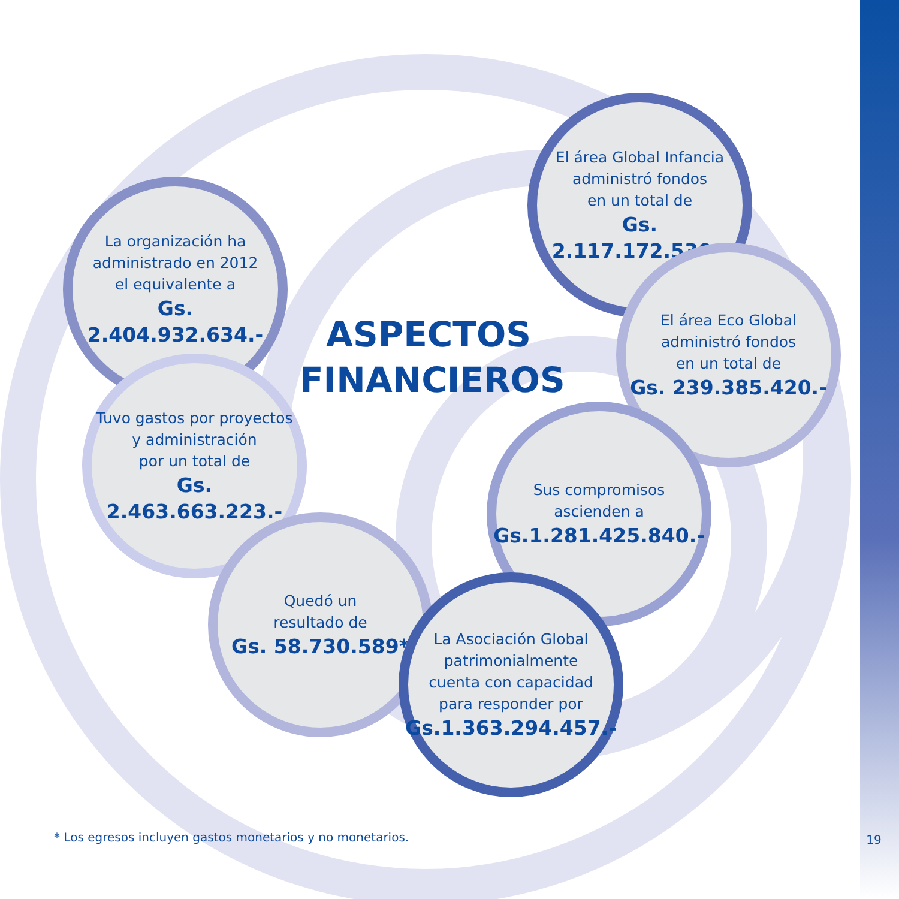La organización ha
administrado en 2012
el equivalente a
Gs. 2.404.932.634.-
El área Global Infancia
administró fondos
en un total de
Gs. 2.117.172.530.-
ASPECTOS FINANCIEROS
El área Eco Global
administró fondos
en un total de
Gs. 239.385.420.-
Tuvo gastos por proyectos
y administración
por un total de
Gs. 2.463.663.223.-
Sus compromisos
ascienden a
Gs.1.281.425.840.-
Quedó un
resultado de
Gs. 58.730.589*
La Asociación Global
patrimonialmente
cuenta con capacidad
para responder por
Gs.1.363.294.457.-
* Los egresos incluyen gastos monetarios y no monetarios.
19